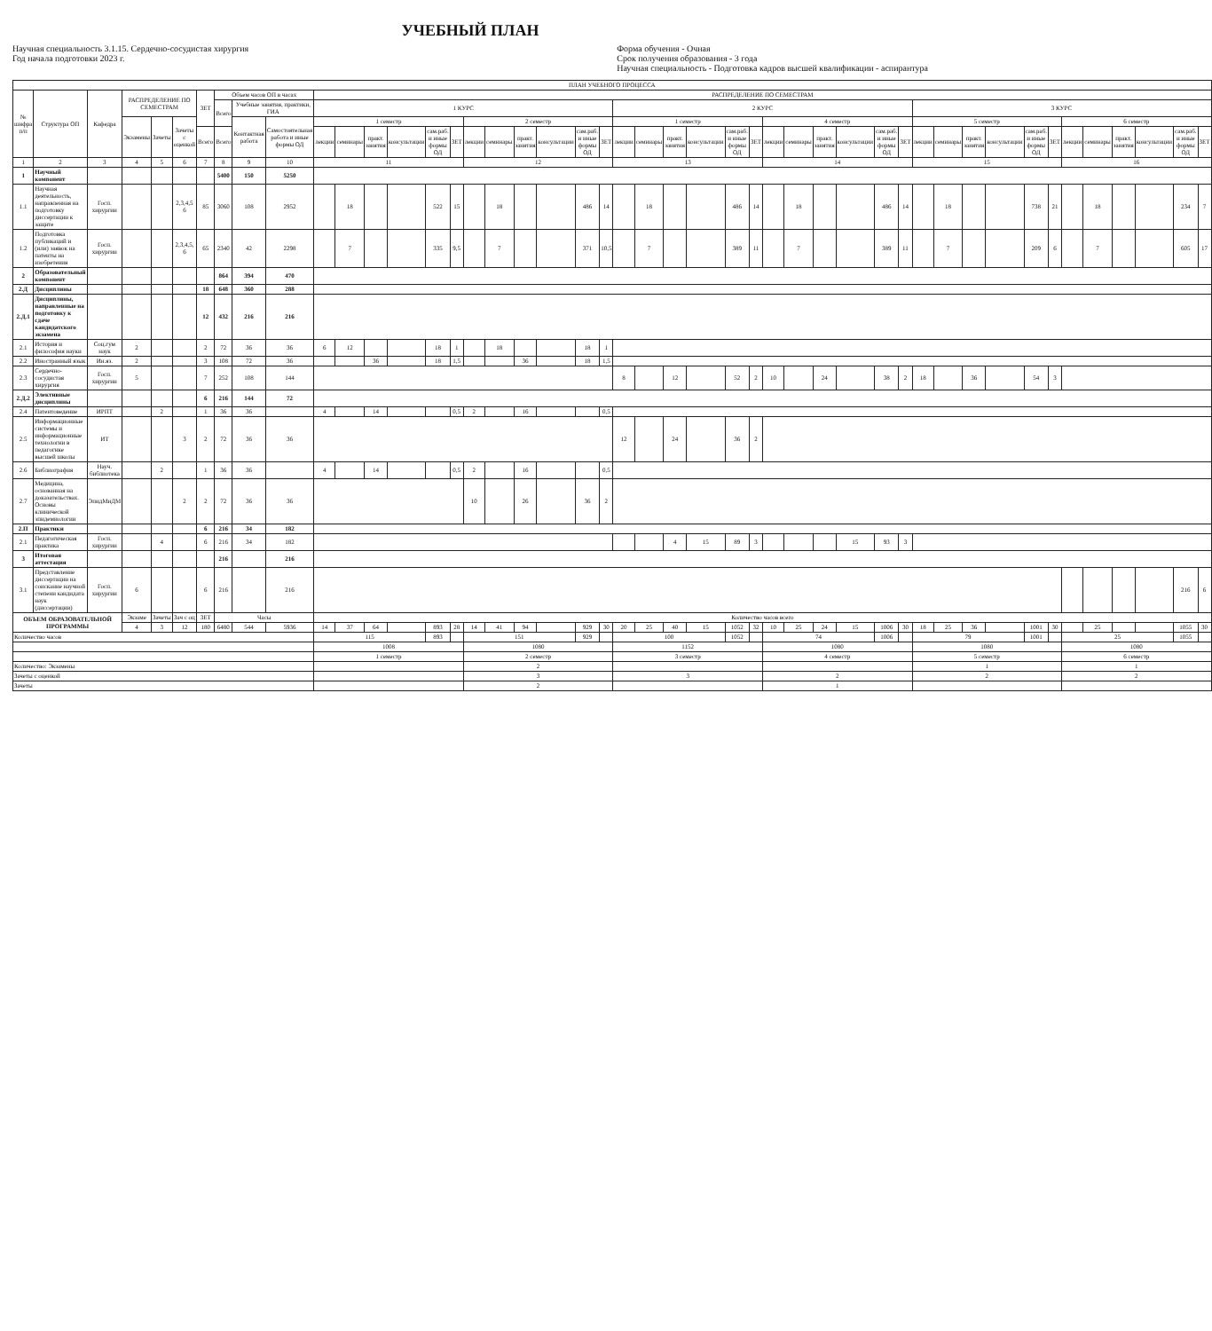УЧЕБНЫЙ ПЛАН
Научная специальность 3.1.15. Сердечно-сосудистая хирургия
Год начала подготовки 2023 г.
Форма обучения - Очная
Срок получения образования - 3 года
Научная специальность - Подготовка кадров высшей квалификации - аспирантура
| ПЛАН УЧЕБНОГО ПРОЦЕССА | | | | | | | | | | | | | | | | | | | | | | | | | | | | | | | | | | | | | | | | | | | | | |
| --- | --- | --- | --- | --- | --- | --- | --- | --- | --- | --- | --- | --- | --- | --- | --- | --- | --- | --- | --- | --- | --- | --- | --- | --- | --- | --- | --- | --- | --- | --- | --- | --- | --- | --- | --- | --- | --- | --- | --- | --- | --- | --- | --- | --- | --- |
| № шифра п/п | Структура ОП | Кафедра | РАСПРЕДЕЛЕНИЕ ПО СЕМЕСТРАМ | | | ЗЕТ | Объем часов ОП в часах | | | РАСПРЕДЕЛЕНИЕ ПО СЕМЕСТРАМ | | | | | | | | | | | | | | | | | | | | | | | | | | | | | | | | | | | |
| | | | | | | | Всего | Учебные занятия, практики, ГИА | | 1 КУРС | | | | | | | | | | | | 2 КУРС | | | | | | | | | | | | 3 КУРС | | | | | | | | | | | |
| | | | Экзамены | Зачеты | Зачеты с оценкой | | | Контактная работа | Самостоятельная работа и иные формы ОД | 1 семестр | | | | | | 2 семестр | | | | | | 1 семестр | | | | | | 4 семестр | | | | | | 5 семестр | | | | | | 6 семестр | | | | | |
| | | | | | | Всего | Всего | | | лекции | семинары | практ. занятия | консультации | сам.раб. и иные формы ОД | ЗЕТ | лекции | семинары | практ. занятия | консультации | сам.раб. и иные формы ОД | ЗЕТ | лекции | семинары | практ. занятия | консультации | сам.раб. и иные формы ОД | ЗЕТ | лекции | семинары | практ. занятия | консультации | сам.раб. и иные формы ОД | ЗЕТ | лекции | семинары | практ. занятия | консультации | сам.раб. и иные формы ОД | ЗЕТ | лекции | семинары | практ. занятия | консультации | сам.раб. и иные формы ОД | ЗЕТ |
| 1 | 2 | 3 | 4 | 5 | 6 | 7 | 8 | 9 | 10 | 11 | | | | | | 12 | | | | | | 13 | | | | | | 14 | | | | | | 15 | | | | | | 16 | | | | | |
| 1 | Научный компонент | | | | | | 5400 | 150 | 5250 | | | | | | | | | | | | | | | | | | | | | | | | | | | | | | | | | | | | |
| 1.1 | Научная деятельность, направленная на подготовку диссертации к защите | Госп. хирургии | | | 2,3,4,5 6 | 85 | 3060 | 108 | 2952 | | 18 | | | 522 | 15 | | 18 | | | 486 | 14 | | 18 | | | 486 | 14 | | 18 | | | 486 | 14 | | 18 | | | 738 | 21 | | 18 | | | 234 | 7 |
| 1.2 | Подготовка публикаций и (или) заявок на патенты на изобретения | Госп. хирургии | | | 2,3,4,5, 6 | 65 | 2340 | 42 | 2298 | | 7 | | | 335 | 9,5 | | 7 | | | 371 | 10,5 | | 7 | | | 389 | 11 | | 7 | | | 389 | 11 | | 7 | | | 209 | 6 | | 7 | | | 605 | 17 |
| 2 | Образовательный компонент | | | | | | 864 | 394 | 470 | | | | | | | | | | | | | | | | | | | | | | | | | | | | | | | | | | | | |
| 2.Д | Дисциплины | | | | | 18 | 648 | 360 | 288 | | | | | | | | | | | | | | | | | | | | | | | | | | | | | | | | | | | | |
| 2.Д.1 | Дисциплины, направленные на подготовку к сдаче кандидатского экзамена | | | | | 12 | 432 | 216 | 216 | | | | | | | | | | | | | | | | | | | | | | | | | | | | | | | | | | | | |
| 2.1 | История и философия науки | Соц.гум наук | 2 | | | 2 | 72 | 36 | 36 | 6 | 12 | | | 18 | 1 | | 18 | | | 18 | 1 | | | | | | | | | | | | | | | | | | | | | | | | |
| 2.2 | Иностранный язык | Ин.яз. | 2 | | | 3 | 108 | 72 | 36 | | | 36 | | 18 | 1,5 | | | 36 | | 18 | 1,5 | | | | | | | | | | | | | | | | | | | | | | | | |
| 2.3 | Сердечно-сосудистая хирургия | Госп. хирургии | 5 | | | 7 | 252 | 108 | 144 | | | | | | | | | | | | | 8 | | 12 | | 52 | 2 | 10 | | 24 | | 38 | 2 | 18 | | 36 | | 54 | 3 | | | | | | |
| 2.Д.2 | Элективные дисциплины | | | | | 6 | 216 | 144 | 72 | | | | | | | | | | | | | | | | | | | | | | | | | | | | | | | | | | | | |
| 2.4 | Патентоведение | ИРПТ | | 2 | | 1 | 36 | 36 | | 4 | | 14 | | | 0,5 | 2 | | 16 | | | 0,5 | | | | | | | | | | | | | | | | | | | | | | | | |
| 2.5 | Информационные системы и информационные технологии в педагогике высшей школы | ИТ | | | 3 | 2 | 72 | 36 | 36 | | | | | | | | | | | | | 12 | | 24 | | 36 | 2 | | | | | | | | | | | | | | | | | | |
| 2.6 | Библиография | Науч. библиотека | | 2 | | 1 | 36 | 36 | | 4 | | 14 | | | 0,5 | 2 | | 16 | | | 0,5 | | | | | | | | | | | | | | | | | | | | | | | | |
| 2.7 | Медицина, основанная на доказательствах. Основы клинической эпидемиологии | ЭпидМиДМ | | | 2 | 2 | 72 | 36 | 36 | | | | | | | 10 | | 26 | | 36 | 2 | | | | | | | | | | | | | | | | | | | | | | | | |
| 2.П | Практики | | | | | 6 | 216 | 34 | 182 | | | | | | | | | | | | | | | | | | | | | | | | | | | | | | | | | | | | |
| 2.1 | Педагогическая практика | Госп. хирургии | | 4 | | 6 | 216 | 34 | 182 | | | | | | | | | | | | | | | 4 | 15 | 89 | 3 | | | | 15 | 93 | 3 | | | | | | | | | | | | |
| 3 | Итоговая аттестация | | | | | | 216 | | 216 | | | | | | | | | | | | | | | | | | | | | | | | | | | | | | | | | | | | |
| 3.1 | Представление диссертации на соискание научной степени кандидата наук (диссертации) | Госп. хирургии | 6 | | | 6 | 216 | | 216 | | | | | | | | | | | | | | | | | | | | | | | | | | | | | | | | | | | 216 | 6 |
| ОБЪЕМ ОБРАЗОВАТЕЛЬНОЙ ПРОГРАММЫ | | | Экзаме | Зачеты | Зач с оц | ЗЕТ | Часы | | | Количество часов всего | | | | | | | | | | | | | | | | | | | | | | | | | | | | | | | | | | | |
| | | | 4 | 3 | 12 | 180 | 6480 | 544 | 5936 | 14 | 37 | 64 | | 893 | 28 | 14 | 41 | 94 | | 929 | 30 | 20 | 25 | 40 | 15 | 1052 | 32 | 10 | 25 | 24 | 15 | 1006 | 30 | 18 | 25 | 36 | | 1001 | 30 | | 25 | | | 1055 | 30 |
| Количество часов | | | | | | | | | | 115 | | | | 893 | | 151 | | | | 929 | | 100 | | | | 1052 | | 74 | | | | 1006 | | 79 | | | | 1001 | | 25 | | | | 1055 | |
| | | | | | | | | | | 1008 | | | | | | 1080 | | | | | | 1152 | | | | | | 1080 | | | | | | 1080 | | | | | | 1080 | | | | | |
| | | | | | | | | | | 1 семестр | | | | | | 2 семестр | | | | | | 3 семестр | | | | | | 4 семестр | | | | | | 5 семестр | | | | | | 6 семестр | | | | | |
| Количество: Экзамены | | | | | | | | | | | | | | | | 2 | | | | | | | | | | | | | | | | | | 1 | | | | | | 1 | | | | | |
| Зачеты с оценкой | | | | | | | | | | | | | | | | 3 | | | | | | 3 | | | | | | 2 | | | | | | 2 | | | | | | 2 | | | | | |
| Зачеты | | | | | | | | | | | | | | | | 2 | | | | | | | | | | | | 1 | | | | | | | | | | | | | | | | | |